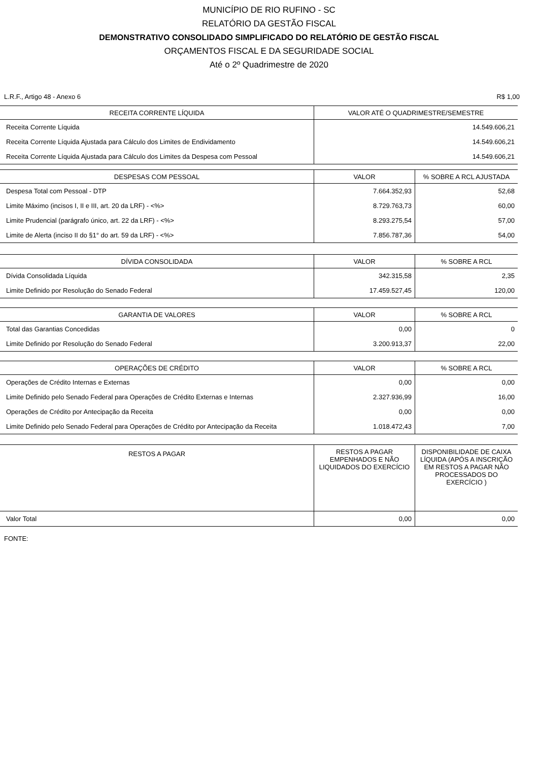MUNICÍPIO DE RIO RUFINO - SC
RELATÓRIO DA GESTÃO FISCAL
DEMONSTRATIVO CONSOLIDADO SIMPLIFICADO DO RELATÓRIO DE GESTÃO FISCAL
ORÇAMENTOS FISCAL E DA SEGURIDADE SOCIAL
Até o 2º Quadrimestre de 2020
L.R.F., Artigo 48 - Anexo 6 R$ 1,00
| RECEITA CORRENTE LÍQUIDA | VALOR ATÉ O QUADRIMESTRE/SEMESTRE |
| --- | --- |
| Receita Corrente Líquida | 14.549.606,21 |
| Receita Corrente Líquida Ajustada para Cálculo dos Limites de Endividamento | 14.549.606,21 |
| Receita Corrente Líquida Ajustada para Cálculo dos Limites da Despesa com Pessoal | 14.549.606,21 |
| DESPESAS COM PESSOAL | VALOR | % SOBRE A RCL AJUSTADA |
| --- | --- | --- |
| Despesa Total com Pessoal - DTP | 7.664.352,93 | 52,68 |
| Limite Máximo (incisos I, II e III, art. 20 da LRF) - <%> | 8.729.763,73 | 60,00 |
| Limite Prudencial (parágrafo único, art. 22 da LRF) - <%> | 8.293.275,54 | 57,00 |
| Limite de Alerta (inciso II do §1° do art. 59 da LRF) - <%> | 7.856.787,36 | 54,00 |
| DÍVIDA CONSOLIDADA | VALOR | % SOBRE A RCL |
| --- | --- | --- |
| Dívida Consolidada Líquida | 342.315,58 | 2,35 |
| Limite Definido por Resolução do Senado Federal | 17.459.527,45 | 120,00 |
| GARANTIA DE VALORES | VALOR | % SOBRE A RCL |
| --- | --- | --- |
| Total das Garantias Concedidas | 0,00 | 0 |
| Limite Definido por Resolução do Senado Federal | 3.200.913,37 | 22,00 |
| OPERAÇÕES DE CRÉDITO | VALOR | % SOBRE A RCL |
| --- | --- | --- |
| Operações de Crédito Internas e Externas | 0,00 | 0,00 |
| Limite Definido pelo Senado Federal para Operações de Crédito Externas e Internas | 2.327.936,99 | 16,00 |
| Operações de Crédito por Antecipação da Receita | 0,00 | 0,00 |
| Limite Definido pelo Senado Federal para Operações de Crédito por Antecipação da Receita | 1.018.472,43 | 7,00 |
| RESTOS A PAGAR | RESTOS A PAGAR EMPENHADOS E NÃO LIQUIDADOS DO EXERCÍCIO | DISPONIBILIDADE DE CAIXA LÍQUIDA (APÓS A INSCRIÇÃO EM RESTOS A PAGAR NÃO PROCESSADOS DO EXERCÍCIO ) |
| --- | --- | --- |
| Valor Total | 0,00 | 0,00 |
FONTE: